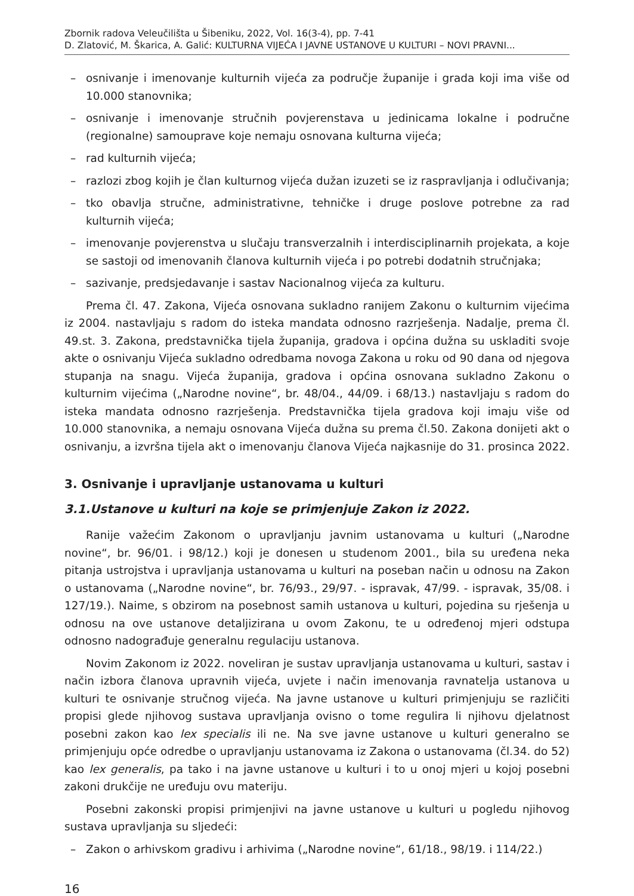Zbornik radova Veleučilišta u Šibeniku, 2022, Vol. 16(3-4), pp. 7-41
D. Zlatović, M. Škarica, A. Galić: KULTURNA VIJEĆA I JAVNE USTANOVE U KULTURI – NOVI PRAVNI...
– osnivanje i imenovanje kulturnih vijeća za područje županije i grada koji ima više od 10.000 stanovnika;
– osnivanje i imenovanje stručnih povjerenstava u jedinicama lokalne i područne (regionalne) samouprave koje nemaju osnovana kulturna vijeća;
– rad kulturnih vijeća;
– razlozi zbog kojih je član kulturnog vijeća dužan izuzeti se iz raspravljanja i odlučivanja;
– tko obavlja stručne, administrativne, tehničke i druge poslove potrebne za rad kulturnih vijeća;
– imenovanje povjerenstva u slučaju transverzalnih i interdisciplinarnih projekata, a koje se sastoji od imenovanih članova kulturnih vijeća i po potrebi dodatnih stručnjaka;
– sazivanje, predsjedavanje i sastav Nacionalnog vijeća za kulturu.
Prema čl. 47. Zakona, Vijeća osnovana sukladno ranijem Zakonu o kulturnim vijećima iz 2004. nastavljaju s radom do isteka mandata odnosno razrješenja. Nadalje, prema čl. 49.st. 3. Zakona, predstavnička tijela županija, gradova i općina dužna su uskladiti svoje akte o osnivanju Vijeća sukladno odredbama novoga Zakona u roku od 90 dana od njegova stupanja na snagu. Vijeća županija, gradova i općina osnovana sukladno Zakonu o kulturnim vijećima („Narodne novine“, br. 48/04., 44/09. i 68/13.) nastavljaju s radom do isteka mandata odnosno razrješenja. Predstavnička tijela gradova koji imaju više od 10.000 stanovnika, a nemaju osnovana Vijeća dužna su prema čl.50. Zakona donijeti akt o osnivanju, a izvršna tijela akt o imenovanju članova Vijeća najkasnije do 31. prosinca 2022.
3. Osnivanje i upravljanje ustanovama u kulturi
3.1.Ustanove u kulturi na koje se primjenjuje Zakon iz 2022.
Ranije važećim Zakonom o upravljanju javnim ustanovama u kulturi („Narodne novine“, br. 96/01. i 98/12.) koji je donesen u studenom 2001., bila su uređena neka pitanja ustrojstva i upravljanja ustanovama u kulturi na poseban način u odnosu na Zakon o ustanovama („Narodne novine“, br. 76/93., 29/97. - ispravak, 47/99. - ispravak, 35/08. i 127/19.). Naime, s obzirom na posebnost samih ustanova u kulturi, pojedina su rješenja u odnosu na ove ustanove detaljizirana u ovom Zakonu, te u određenoj mjeri odstupa odnosno nadograđuje generalnu regulaciju ustanova.
Novim Zakonom iz 2022. noveliran je sustav upravljanja ustanovama u kulturi, sastav i način izbora članova upravnih vijeća, uvjete i način imenovanja ravnatelja ustanova u kulturi te osnivanje stručnog vijeća. Na javne ustanove u kulturi primjenjuju se različiti propisi glede njihovog sustava upravljanja ovisno o tome regulira li njihovu djelatnost posebni zakon kao lex specialis ili ne. Na sve javne ustanove u kulturi generalno se primjenjuju opće odredbe o upravljanju ustanovama iz Zakona o ustanovama (čl.34. do 52) kao lex generalis, pa tako i na javne ustanove u kulturi i to u onoj mjeri u kojoj posebni zakoni drukčije ne uređuju ovu materiju.
Posebni zakonski propisi primjenjivi na javne ustanove u kulturi u pogledu njihovog sustava upravljanja su sljedeći:
– Zakon o arhivskom gradivu i arhivima („Narodne novine“, 61/18., 98/19. i 114/22.)
16